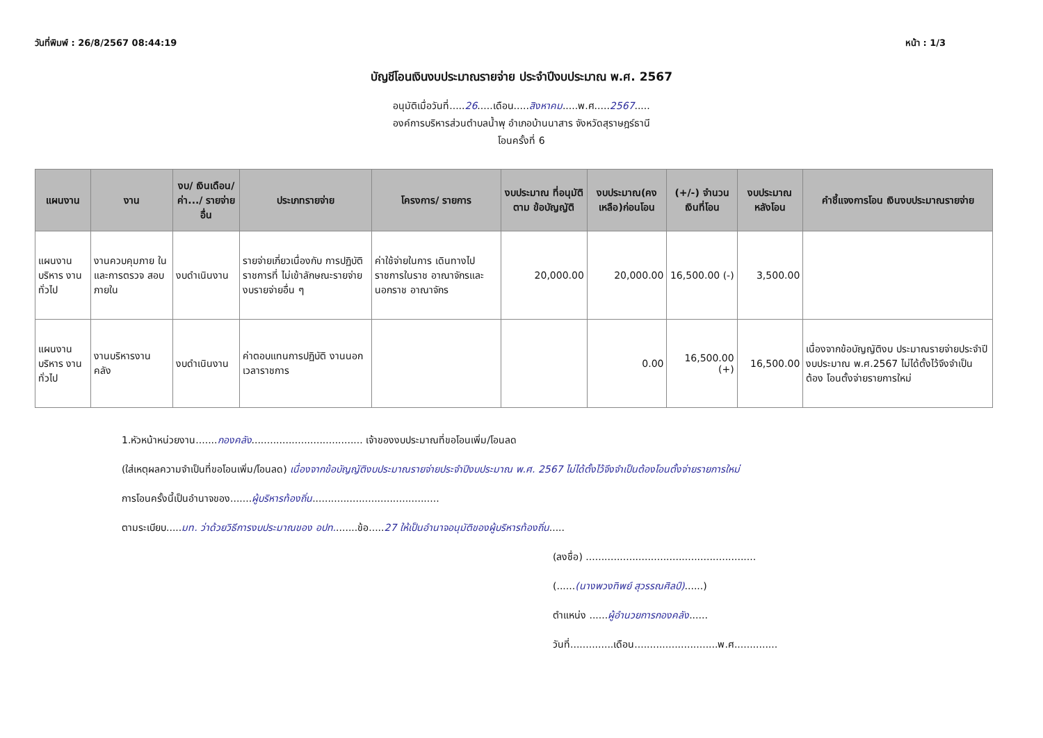วันที่พิมพ์ : 26/8/2567 08:44:19 หน้า : 1/3
บัญชีโอนเงินงบประมาณรายจ่าย ประจำปีงบประมาณ พ.ศ. 2567
อนุมัติเมื่อวันที่.....26.....เดือน.....สิงหาคม.....พ.ศ.....2567.....
องค์การบริหารส่วนตำบลน้ำพุ อำเภอบ้านนาสาร จังหวัดสุราษฎร์ธานี
โอนครั้งที่ 6
| แผนงาน | งาน | งบ/ เงินเดือน/ ค่า.../ รายจ่ายอื่น | ประเภทรายจ่าย | โครงการ/ รายการ | งบประมาณ ที่อนุมัติตาม ข้อบัญญัติ | งบประมาณ(คง เหลือ)ก่อนโอน | (+/-) จำนวน เงินที่โอน | งบประมาณ หลังโอน | คำชี้แจงการโอน เงินงบประมาณรายจ่าย |
| --- | --- | --- | --- | --- | --- | --- | --- | --- | --- |
| แผนงานบริหาร งานทั่วไป | งานควบคุมภาย ในและการตรวจ สอบภายใน | งบดำเนินงาน | รายจ่ายเกี่ยวเนื่องกับ การปฏิบัติราชการที่ ไม่เข้าลักษณะรายจ่าย งบรายจ่ายอื่น ๆ | ค่าใช้จ่ายในการ เดินทางไป ราชการในราช อาณาจักรและ นอกราช อาณาจักร | 20,000.00 | 20,000.00 | 16,500.00 (-) | 3,500.00 | |
| แผนงานบริหาร งานทั่วไป | งานบริหารงาน คลัง | งบดำเนินงาน | ค่าตอบแทนการปฏิบัติ งานนอกเวลาราชการ | | | 0.00 | 16,500.00 (+) | 16,500.00 | เนื่องจากข้อบัญญัติงบ ประมาณรายจ่ายประจำปี งบประมาณ พ.ศ.2567 ไม่ได้ตั้งไว้จึงจำเป็นต้อง โอนตั้งจ่ายรายการใหม่ |
1.หัวหน้าหน่วยงาน.......กองคลัง.................................... เจ้าของงบประมาณที่ขอโอนเพิ่ม/โอนลด
(ใส่เหตุผลความจำเป็นที่ขอโอนเพิ่ม/โอนลด) เนื่องจากข้อบัญญัติงบประมาณรายจ่ายประจำปีงบประมาณ พ.ศ. 2567 ไม่ได้ตั้งไว้จึงจำเป็นต้องโอนตั้งจ่ายรายการใหม่
การโอนครั้งนี้เป็นอำนาจของ.......ผู้บริหารท้องถิ่น.........................................
ตามระเบียบ.....มท. ว่าด้วยวิธีการงบประมาณของ อปท........ข้อ.....27 ให้เป็นอำนาจอนุมัติของผู้บริหารท้องถิ่น.....
(ลงชื่อ) .......................................................
(......(นางพวงทิพย์ สุวรรณศิลป์)......)
ตำแหน่ง ......ผู้อำนวยการกองคลัง......
วันที่..............เดือน...........................พ.ศ..............